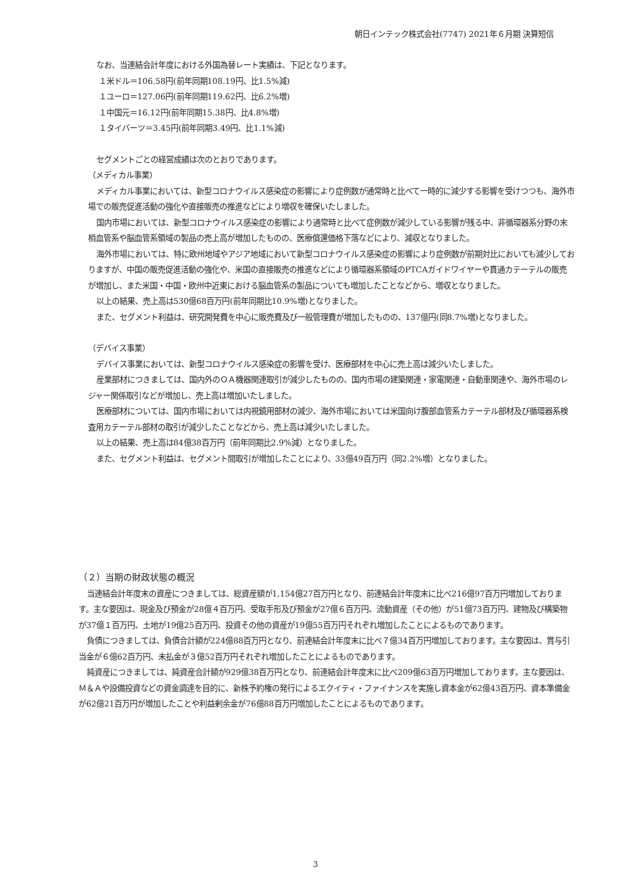朝日インテック株式会社(7747) 2021年６月期 決算短信
なお、当連結会計年度における外国為替レート実績は、下記となります。
１米ドル＝106.58円(前年同期108.19円、比1.5%減)
１ユーロ＝127.06円(前年同期119.62円、比6.2%増)
１中国元＝16.12円(前年同期15.38円、比4.8%増)
１タイバーツ＝3.45円(前年同期3.49円、比1.1%減)
セグメントごとの経営成績は次のとおりであります。
（メディカル事業）
メディカル事業においては、新型コロナウイルス感染症の影響により症例数が通常時と比べて一時的に減少する影響を受けつつも、海外市場での販売促進活動の強化や直接販売の推進などにより増収を確保いたしました。
国内市場においては、新型コロナウイルス感染症の影響により通常時と比べて症例数が減少している影響が残る中、非循環器系分野の末梢血管系や脳血管系領域の製品の売上高が増加したものの、医療償還価格下落などにより、減収となりました。
海外市場においては、特に欧州地域やアジア地域において新型コロナウイルス感染症の影響により症例数が前期対比においても減少しておりますが、中国の販売促進活動の強化や、米国の直接販売の推進などにより循環器系領域のPTCAガイドワイヤーや貫通カテーテルの販売が増加し、また米国・中国・欧州中近東における脳血管系の製品についても増加したことなどから、増収となりました。
以上の結果、売上高は530億68百万円(前年同期比10.9%増)となりました。
また、セグメント利益は、研究開発費を中心に販売費及び一般管理費が増加したものの、137億円(同8.7%増)となりました。
（デバイス事業）
デバイス事業においては、新型コロナウイルス感染症の影響を受け、医療部材を中心に売上高は減少いたしました。
産業部材につきましては、国内外のＯＡ機器関連取引が減少したものの、国内市場の建築関連・家電関連・自動車関連や、海外市場のレジャー関係取引などが増加し、売上高は増加いたしました。
医療部材については、国内市場においては内視鏡用部材の減少、海外市場においては米国向け腹部血管系カテーテル部材及び循環器系検査用カテーテル部材の取引が減少したことなどから、売上高は減少いたしました。
以上の結果、売上高は84億38百万円（前年同期比2.9%減）となりました。
また、セグメント利益は、セグメント間取引が増加したことにより、33億49百万円（同2.2%増）となりました。
（２）当期の財政状態の概況
当連結会計年度末の資産につきましては、総資産額が1,154億27百万円となり、前連結会計年度末に比べ216億97百万円増加しております。主な要因は、現金及び預金が28億４百万円、受取手形及び預金が27億６百万円、流動資産（その他）が51億73百万円、建物及び構築物が37億１百万円、土地が19億25百万円、投資その他の資産が19億55百万円それぞれ増加したことによるものであります。
負債につきましては、負債合計額が224億88百万円となり、前連結会計年度末に比べ７億34百万円増加しております。主な要因は、賞与引当金が６億62百万円、未払金が３億52百万円それぞれ増加したことによるものであります。
純資産につきましては、純資産合計額が929億38百万円となり、前連結会計年度末に比べ209億63百万円増加しております。主な要因は、Ｍ＆Ａや設備投資などの資金調達を目的に、新株予約権の発行によるエクイティ・ファイナンスを実施し資本金が62億43百万円、資本準備金が62億21百万円が増加したことや利益剰余金が76億88百万円増加したことによるものであります。
3